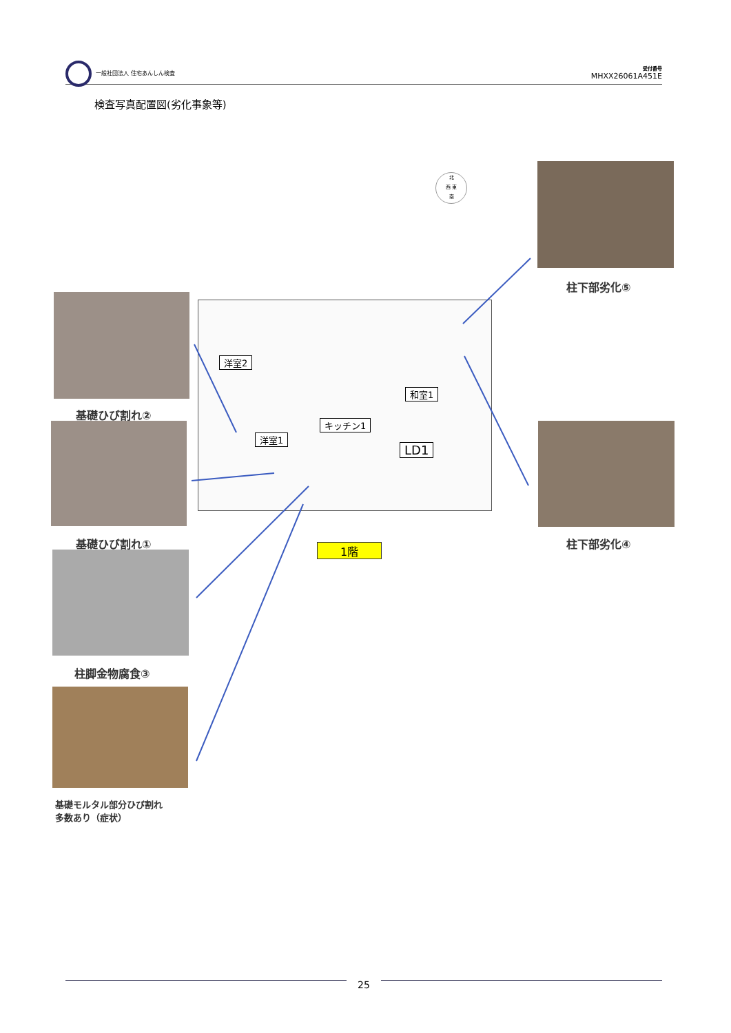一般社団法人 住宅あんしん検査
受付番号
MHXX26061A451E
検査写真配置図(劣化事象等)
北
西 東
南
柱下部劣化⑤
基礎ひび割れ②
基礎ひび割れ①
柱脚金物腐食③
基礎モルタル部分ひび割れ
多数あり（症状）
柱下部劣化④
洋室2
洋室1
キッチン1
和室1
LD1
1階
25